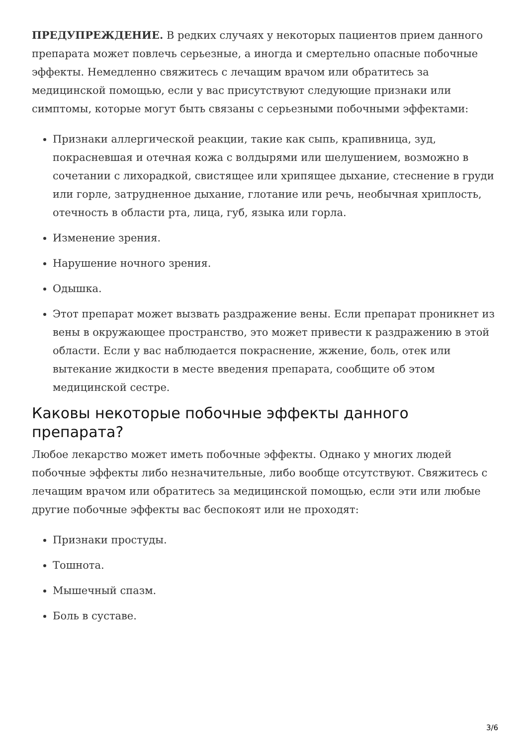ПРЕДУПРЕЖДЕНИЕ. В редких случаях у некоторых пациентов прием данного препарата может повлечь серьезные, а иногда и смертельно опасные побочные эффекты. Немедленно свяжитесь с лечащим врачом или обратитесь за медицинской помощью, если у вас присутствуют следующие признаки или симптомы, которые могут быть связаны с серьезными побочными эффектами:
Признаки аллергической реакции, такие как сыпь, крапивница, зуд, покрасневшая и отечная кожа с волдырями или шелушением, возможно в сочетании с лихорадкой, свистящее или хрипящее дыхание, стеснение в груди или горле, затрудненное дыхание, глотание или речь, необычная хриплость, отечность в области рта, лица, губ, языка или горла.
Изменение зрения.
Нарушение ночного зрения.
Одышка.
Этот препарат может вызвать раздражение вены. Если препарат проникнет из вены в окружающее пространство, это может привести к раздражению в этой области. Если у вас наблюдается покраснение, жжение, боль, отек или вытекание жидкости в месте введения препарата, сообщите об этом медицинской сестре.
Каковы некоторые побочные эффекты данного препарата?
Любое лекарство может иметь побочные эффекты. Однако у многих людей побочные эффекты либо незначительные, либо вообще отсутствуют. Свяжитесь с лечащим врачом или обратитесь за медицинской помощью, если эти или любые другие побочные эффекты вас беспокоят или не проходят:
Признаки простуды.
Тошнота.
Мышечный спазм.
Боль в суставе.
3/6